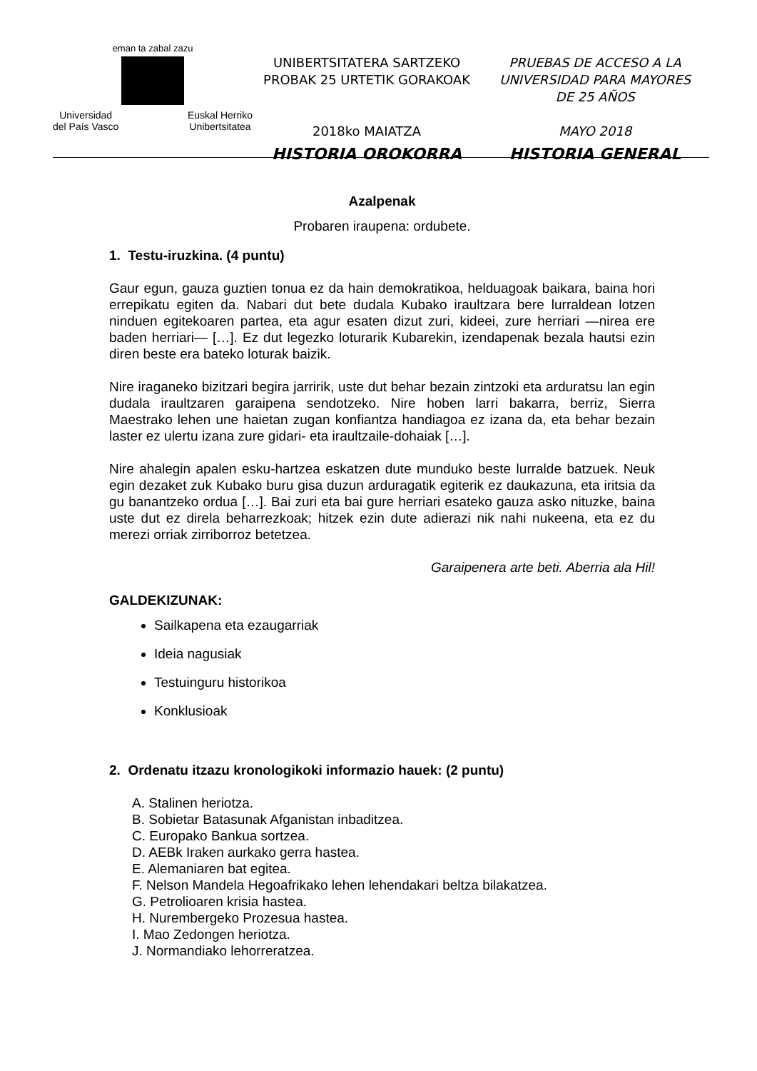eman ta zabal zazu
Universidad
del País Vasco Euskal Herriko
Unibertsitatea
UNIBERTSITATERA SARTZEKO
PROBAK 25 URTETIK GORAKOAK
2018ko MAIATZA
HISTORIA OROKORRA
PRUEBAS DE ACCESO A LA
UNIVERSIDAD PARA MAYORES
DE 25 AÑOS
MAYO 2018
HISTORIA GENERAL
Azalpenak
Probaren iraupena: ordubete.
1. Testu-iruzkina. (4 puntu)
Gaur egun, gauza guztien tonua ez da hain demokratikoa, helduagoak baikara, baina hori errepikatu egiten da. Nabari dut bete dudala Kubako iraultzara bere lurraldean lotzen ninduen egitekoaren partea, eta agur esaten dizut zuri, kideei, zure herriari —nirea ere baden herriari— […]. Ez dut legezko loturarik Kubarekin, izendapenak bezala hautsi ezin diren beste era bateko loturak baizik.
Nire iraganeko bizitzari begira jarririk, uste dut behar bezain zintzoki eta arduratsu lan egin dudala iraultzaren garaipena sendotzeko. Nire hoben larri bakarra, berriz, Sierra Maestrako lehen une haietan zugan konfiantza handiagoa ez izana da, eta behar bezain laster ez ulertu izana zure gidari- eta iraultzaile-dohaiak […].
Nire ahalegin apalen esku-hartzea eskatzen dute munduko beste lurralde batzuek. Neuk egin dezaket zuk Kubako buru gisa duzun arduragatik egiterik ez daukazuna, eta iritsia da gu banantzeko ordua […]. Bai zuri eta bai gure herriari esateko gauza asko nituzke, baina uste dut ez direla beharrezkoak; hitzek ezin dute adierazi nik nahi nukeena, eta ez du merezi orriak zirriborroz betetzea.
Garaipenera arte beti. Aberria ala Hil!
GALDEKIZUNAK:
Sailkapena eta ezaugarriak
Ideia nagusiak
Testuinguru historikoa
Konklusioak
2. Ordenatu itzazu kronologikoki informazio hauek: (2 puntu)
A. Stalinen heriotza.
B. Sobietar Batasunak Afganistan inbaditzea.
C. Europako Bankua sortzea.
D. AEBk Iraken aurkako gerra hastea.
E. Alemaniaren bat egitea.
F. Nelson Mandela Hegoafrikako lehen lehendakari beltza bilakatzea.
G. Petrolioaren krisia hastea.
H. Nurembergeko Prozesua hastea.
I. Mao Zedongen heriotza.
J. Normandiako lehorreratzea.